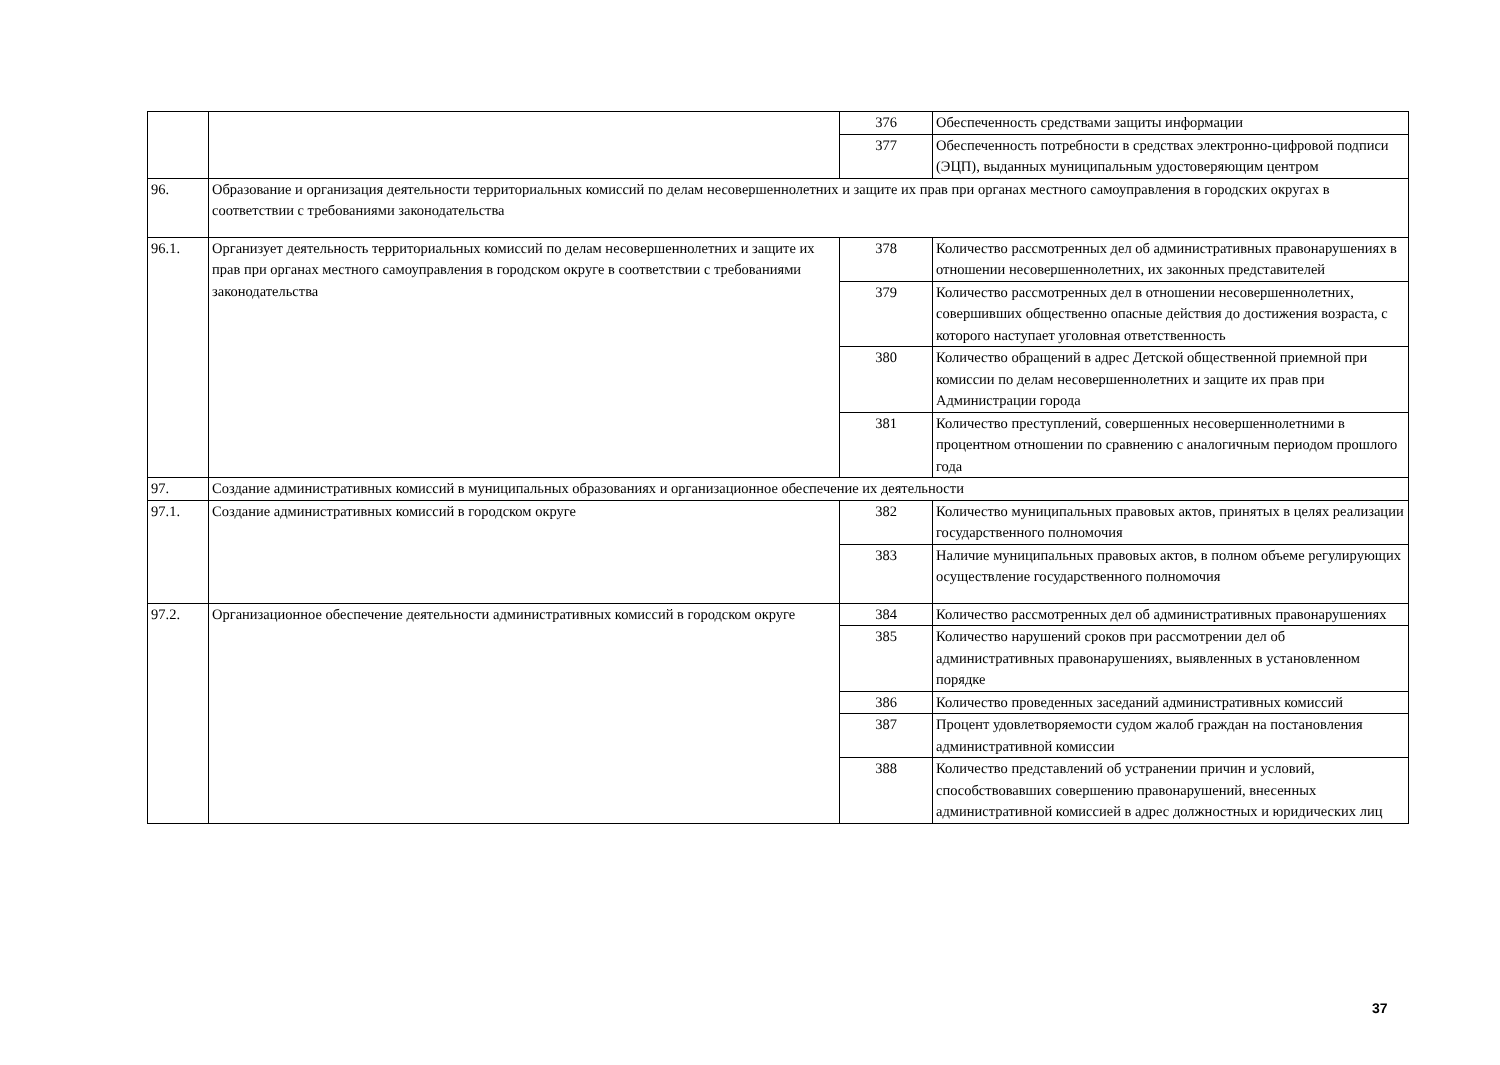| | | 376 | Обеспеченность средствами защиты информации |
| | | 377 | Обеспеченность потребности в средствах электронно-цифровой подписи (ЭЦП), выданных муниципальным удостоверяющим центром |
| 96. | Образование и организация деятельности территориальных комиссий по делам несовершеннолетних и защите их прав при органах местного самоуправления в городских округах в соответствии с требованиями законодательства | | |
| 96.1. | Организует деятельность территориальных комиссий по делам несовершеннолетних и защите их прав при органах местного самоуправления в городском округе в соответствии с требованиями законодательства | 378 | Количество рассмотренных дел об административных правонарушениях в отношении несовершеннолетних, их законных представителей |
| | | 379 | Количество рассмотренных дел в отношении несовершеннолетних, совершивших общественно опасные действия до достижения возраста, с которого наступает уголовная ответственность |
| | | 380 | Количество обращений в адрес Детской общественной приемной при комиссии по делам несовершеннолетних и защите их прав при Администрации города |
| | | 381 | Количество преступлений, совершенных несовершеннолетними в процентном отношении по сравнению с аналогичным периодом прошлого года |
| 97. | Создание административных комиссий в муниципальных образованиях и организационное обеспечение их деятельности | | |
| 97.1. | Создание административных комиссий в городском округе | 382 | Количество муниципальных правовых актов, принятых в целях реализации государственного полномочия |
| | | 383 | Наличие муниципальных правовых актов, в полном объеме регулирующих осуществление государственного полномочия |
| 97.2. | Организационное обеспечение деятельности административных комиссий в городском округе | 384 | Количество рассмотренных дел об административных правонарушениях |
| | | 385 | Количество нарушений сроков при рассмотрении дел об административных правонарушениях, выявленных в установленном порядке |
| | | 386 | Количество проведенных заседаний административных комиссий |
| | | 387 | Процент удовлетворяемости судом жалоб граждан на постановления административной комиссии |
| | | 388 | Количество представлений об устранении причин и условий, способствовавших совершению правонарушений, внесенных административной комиссией в адрес должностных и юридических лиц |
37